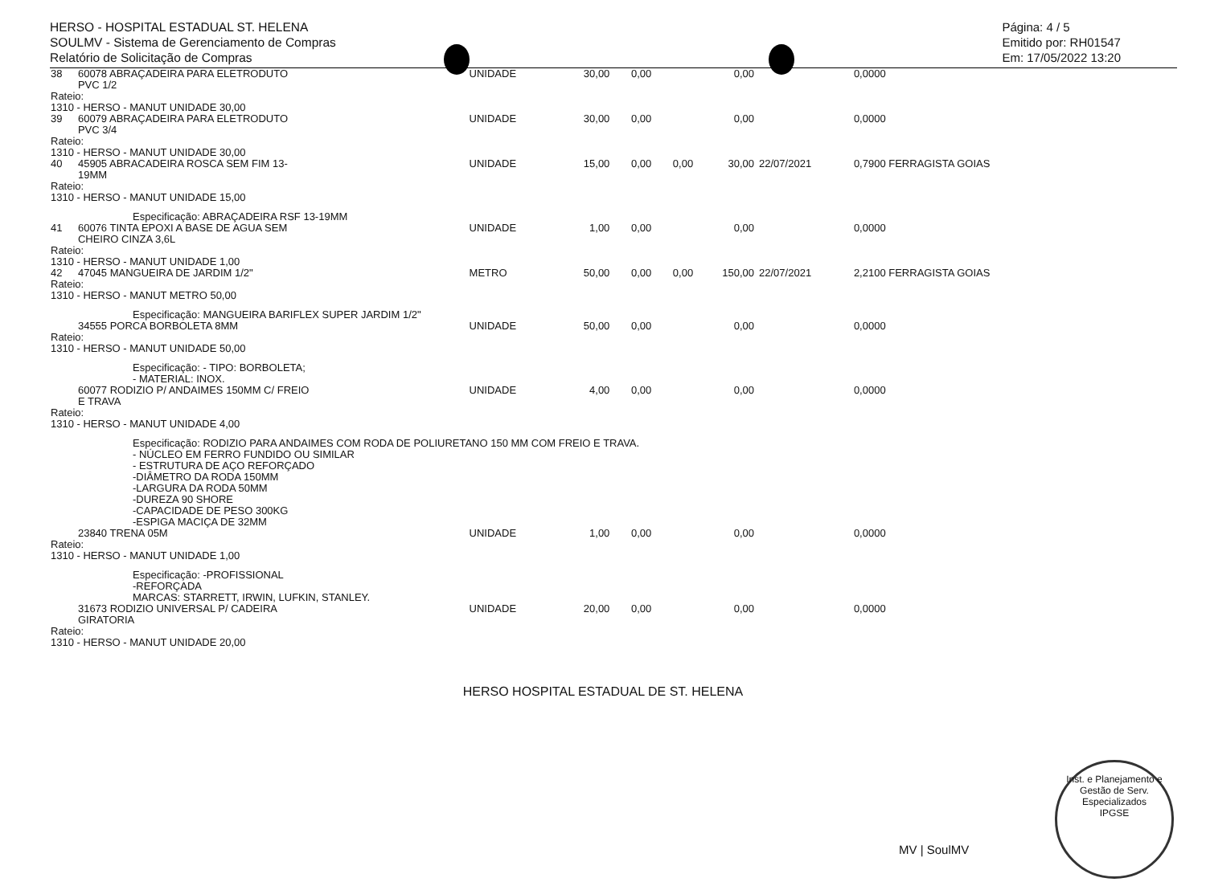HERSO - HOSPITAL ESTADUAL ST. HELENA
SOULMV - Sistema de Gerenciamento de Compras
Relatório de Solicitação de Compras
Página: 4 / 5
Emitido por: RH01547
Em: 17/05/2022 13:20
| 38 | 60078 ABRAÇADEIRA PARA ELETRODUTO PVC 1/2 | UNIDADE | | 30,00 | 0,00 | | 0,00 | | 0,0000 |
| Rateio: 1310 - HERSO - MANUT UNIDADE 30,00 | | | | | | | | | |
| 39 | 60079 ABRAÇADEIRA PARA ELETRODUTO PVC 3/4 | UNIDADE | | 30,00 | 0,00 | | 0,00 | | 0,0000 |
| Rateio: 1310 - HERSO - MANUT UNIDADE 30,00 | | | | | | | | | |
| 40 | 45905 ABRACADEIRA ROSCA SEM FIM 13- 19MM | UNIDADE | | 15,00 | 0,00 | 0,00 | 30,00 | 22/07/2021 | 0,7900 FERRAGISTA GOIAS |
| Rateio: 1310 - HERSO - MANUT UNIDADE 15,00 | | | | | | | | | |
| Especificação: ABRAÇADEIRA RSF 13-19MM | | | | | | | | | |
| 41 | 60076 TINTA EPOXI A BASE DE AGUA SEM CHEIRO CINZA 3,6L | UNIDADE | | 1,00 | 0,00 | | 0,00 | | 0,0000 |
| Rateio: 1310 - HERSO - MANUT UNIDADE 1,00 | | | | | | | | | |
| 42 | 47045 MANGUEIRA DE JARDIM 1/2" | METRO | | 50,00 | 0,00 | 0,00 | 150,00 | 22/07/2021 | 2,2100 FERRAGISTA GOIAS |
| Rateio: 1310 - HERSO - MANUT METRO 50,00 | | | | | | | | | |
| Especificação: MANGUEIRA BARIFLEX SUPER JARDIM 1/2" | | | | | | | | | |
| | 34555 PORCA BORBOLETA 8MM | UNIDADE | | 50,00 | 0,00 | | 0,00 | | 0,0000 |
| Rateio: 1310 - HERSO - MANUT UNIDADE 50,00 | | | | | | | | | |
| Especificação: - TIPO: BORBOLETA; - MATERIAL: INOX. | | | | | | | | | |
| | 60077 RODIZIO P/ ANDAIMES 150MM C/ FREIO E TRAVA | UNIDADE | | 4,00 | 0,00 | | 0,00 | | 0,0000 |
| Rateio: 1310 - HERSO - MANUT UNIDADE 4,00 | | | | | | | | | |
| Especificação: RODIZIO PARA ANDAIMES COM RODA DE POLIURETANO 150 MM COM FREIO E TRAVA. - NÚCLEO EM FERRO FUNDIDO OU SIMILAR - ESTRUTURA DE AÇO REFORÇADO -DIÂMETRO DA RODA 150MM -LARGURA DA RODA 50MM -DUREZA 90 SHORE -CAPACIDADE DE PESO 300KG -ESPIGA MACIÇA DE 32MM | | | | | | | | | |
| | 23840 TRENA 05M | UNIDADE | | 1,00 | 0,00 | | 0,00 | | 0,0000 |
| Rateio: 1310 - HERSO - MANUT UNIDADE 1,00 | | | | | | | | | |
| Especificação: -PROFISSIONAL -REFORÇADA MARCAS: STARRETT, IRWIN, LUFKIN, STANLEY. | | | | | | | | | |
| | 31673 RODIZIO UNIVERSAL P/ CADEIRA GIRATORIA | UNIDADE | | 20,00 | 0,00 | | 0,00 | | 0,0000 |
| Rateio: 1310 - HERSO - MANUT UNIDADE 20,00 | | | | | | | | | |
HERSO HOSPITAL ESTADUAL DE ST. HELENA
MV | SoulMV
Inst. e Planejamento e Gestão de Serv. Especializados
IPGSE